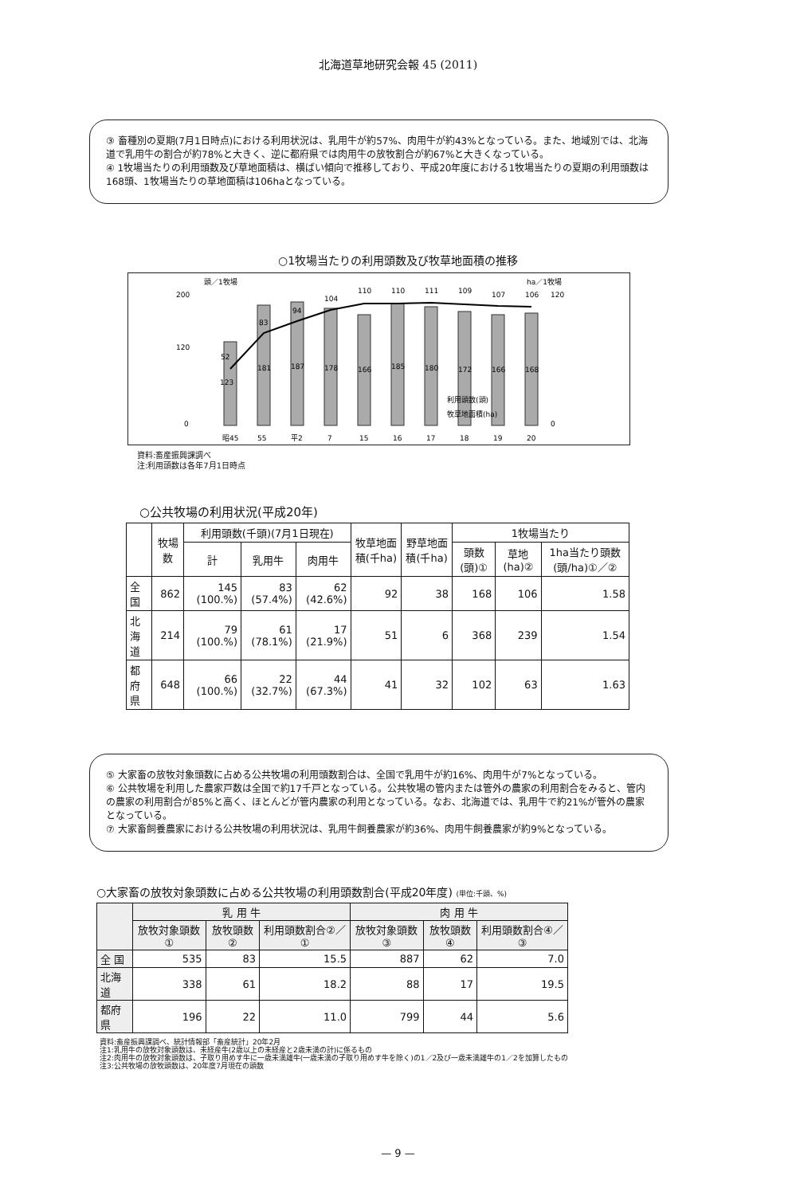北海道草地研究会報 45 (2011)
③ 畜種別の夏期(7月1日時点)における利用状況は、乳用牛が約57%、肉用牛が約43%となっている。また、地域別では、北海道で乳用牛の割合が約78%と大きく、逆に都府県では肉用牛の放牧割合が約67%と大きくなっている。
④ 1牧場当たりの利用頭数及び草地面積は、横ばい傾向で推移しており、平成20年度における1牧場当たりの夏期の利用頭数は168頭、1牧場当たりの草地面積は106haとなっている。
○1牧場当たりの利用頭数及び牧草地面積の推移
頭／1牧場
ha／1牧場
200
120
0
120
0
123
52
181
83
187
94
178
104
166
110
185
110
180
111
172
109
166
107
168
106
昭45
55
平2
7
15
16
17
18
19
20
利用頭数(頭)
牧草地面積(ha)
資料:畜産振興課調べ
注:利用頭数は各年7月1日時点
○公共牧場の利用状況(平成20年)
| | 牧場数 | 利用頭数(千頭)(7月1日現在) | | | 牧草地面積(千ha) | 野草地面積(千ha) | 1牧場当たり | | |
| --- | --- | --- | --- | --- | --- | --- | --- | --- | --- |
| | | 計 | 乳用牛 | 肉用牛 | | | 頭数(頭)① | 草地(ha)② | 1ha当たり頭数(頭/ha)①／② |
| 全 国 | 862 | 145 (100.%) | 83 (57.4%) | 62 (42.6%) | 92 | 38 | 168 | 106 | 1.58 |
| 北海道 | 214 | 79 (100.%) | 61 (78.1%) | 17 (21.9%) | 51 | 6 | 368 | 239 | 1.54 |
| 都府県 | 648 | 66 (100.%) | 22 (32.7%) | 44 (67.3%) | 41 | 32 | 102 | 63 | 1.63 |
⑤ 大家畜の放牧対象頭数に占める公共牧場の利用頭数割合は、全国で乳用牛が約16%、肉用牛が7%となっている。
⑥ 公共牧場を利用した農家戸数は全国で約17千戸となっている。公共牧場の管内または管外の農家の利用割合をみると、管内の農家の利用割合が85%と高く、ほとんどが管内農家の利用となっている。なお、北海道では、乳用牛で約21%が管外の農家となっている。
⑦ 大家畜飼養農家における公共牧場の利用状況は、乳用牛飼養農家が約36%、肉用牛飼養農家が約9%となっている。
○大家畜の放牧対象頭数に占める公共牧場の利用頭数割合(平成20年度) (単位:千頭、%)
| | 乳 用 牛 | | | 肉 用 牛 | | |
| --- | --- | --- | --- | --- | --- | --- |
| | 放牧対象頭数① | 放牧頭数② | 利用頭数割合②／① | 放牧対象頭数③ | 放牧頭数④ | 利用頭数割合④／③ |
| 全 国 | 535 | 83 | 15.5 | 887 | 62 | 7.0 |
| 北海道 | 338 | 61 | 18.2 | 88 | 17 | 19.5 |
| 都府県 | 196 | 22 | 11.0 | 799 | 44 | 5.6 |
資料:畜産振興課調べ、統計情報部「畜産統計」20年2月
注1:乳用牛の放牧対象頭数は、未経産牛(2歳以上の未経産と2歳未満の計)に係るもの
注2:肉用牛の放牧対象頭数は、子取り用めす牛に一歳未満雄牛(一歳未満の子取り用めす牛を除く)の1／2及び一歳未満雄牛の1／2を加算したもの
注3:公共牧場の放牧頭数は、20年度7月現在の頭数
— 9 —